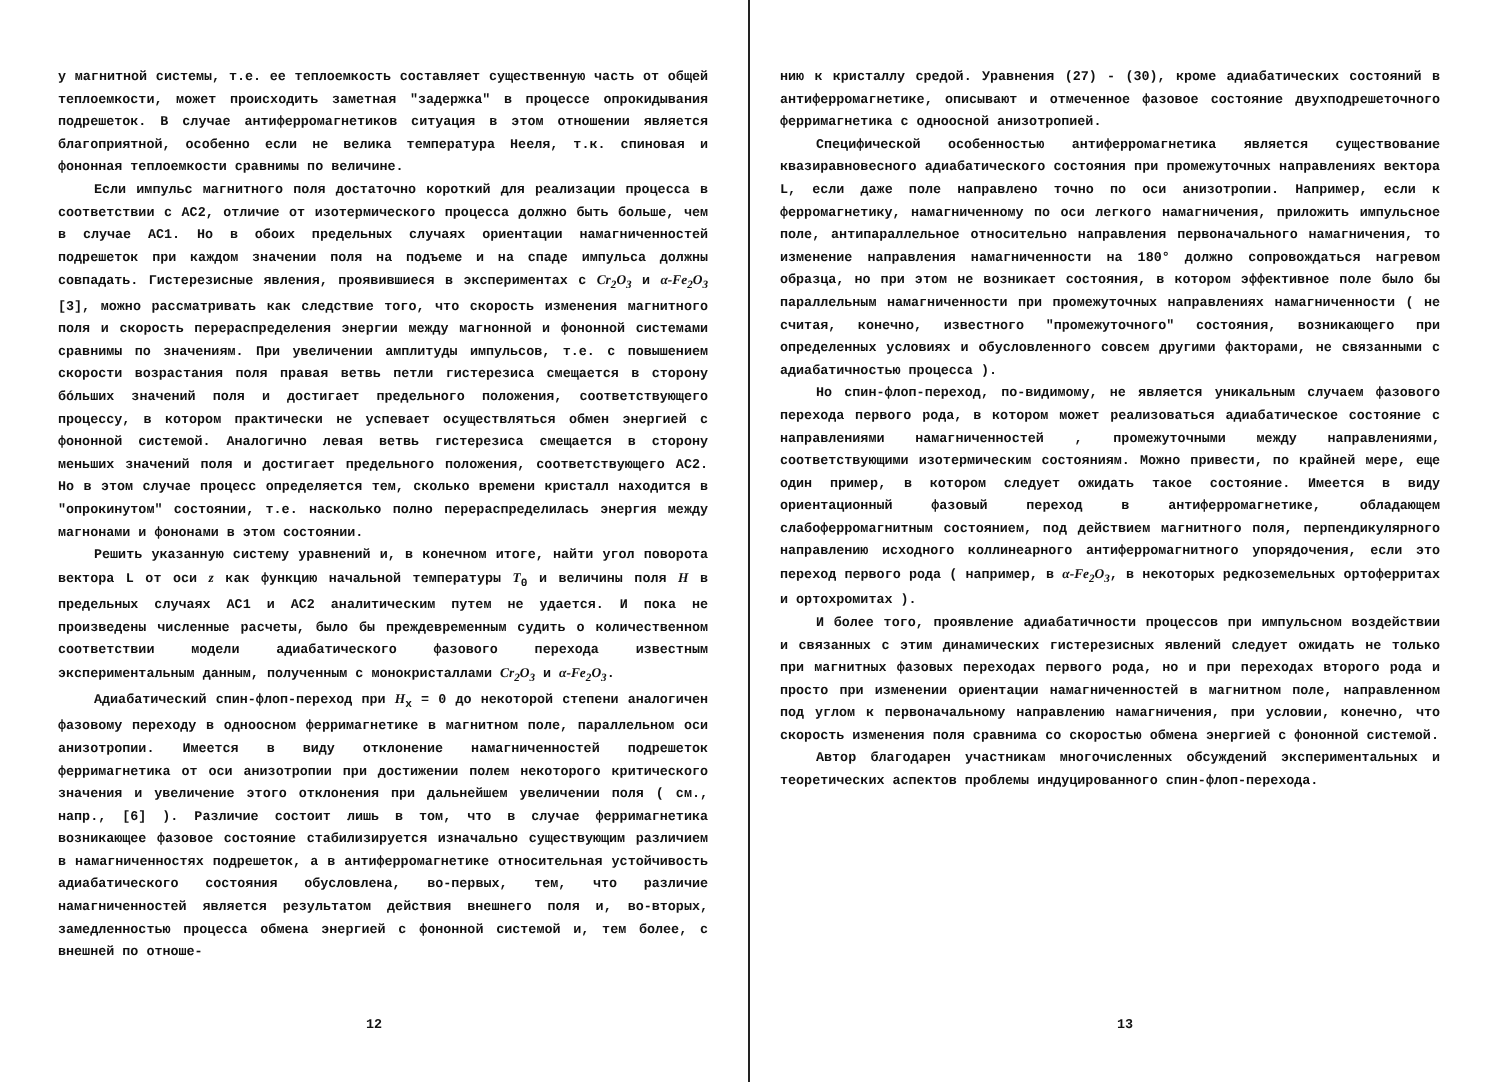у магнитной системы, т.е. ее теплоемкость составляет существенную часть от общей теплоемкости, может происходить заметная "задержка" в процессе опрокидывания подрешеток. В случае антиферромагнетиков ситуация в этом отношении является благоприятной, особенно если не велика температура Нееля, т.к. спиновая и фононная теплоемкости сравнимы по величине.
Если импульс магнитного поля достаточно короткий для реализации процесса в соответствии с АС2, отличие от изотермического процесса должно быть больше, чем в случае АС1. Но в обоих предельных случаях ориентации намагниченностей подрешеток при каждом значении поля на подъеме и на спаде импульса должны совпадать. Гистерезисные явления, проявившиеся в экспериментах с Cr<sub>2</sub>O<sub>3</sub> и α-Fe<sub>2</sub>O<sub>3</sub> [3], можно рассматривать как следствие того, что скорость изменения магнитного поля и скорость перераспределения энергии между магнонной и фононной системами сравнимы по значениям. При увеличении амплитуды импульсов, т.е. с повышением скорости возрастания поля правая ветвь петли гистерезиса смещается в сторону бóльших значений поля и достигает предельного положения, соответствующего процессу, в котором практически не успевает осуществляться обмен энергией с фононной системой. Аналогично левая ветвь гистерезиса смещается в сторону меньших значений поля и достигает предельного положения, соответствующего АС2. Но в этом случае процесс определяется тем, сколько времени кристалл находится в "опрокинутом" состоянии, т.е. насколько полно перераспределилась энергия между магнонами и фононами в этом состоянии.
Решить указанную систему уравнений и, в конечном итоге, найти угол поворота вектора L от оси z как функцию начальной температуры T<sub>0</sub> и величины поля H в предельных случаях АС1 и АС2 аналитическим путем не удается. И пока не произведены численные расчеты, было бы преждевременным судить о количественном соответствии модели адиабатического фазового перехода известным экспериментальным данным, полученным с монокристаллами Cr<sub>2</sub>O<sub>3</sub> и α-Fe<sub>2</sub>O<sub>3</sub>.
Адиабатический спин-флоп-переход при H<sub>x</sub> = 0 до некоторой степени аналогичен фазовому переходу в одноосном ферримагнетике в магнитном поле, параллельном оси анизотропии. Имеется в виду отклонение намагниченностей подрешеток ферримагнетика от оси анизотропии при достижении полем некоторого критического значения и увеличение этого отклонения при дальнейшем увеличении поля ( см., напр., [6] ). Различие состоит лишь в том, что в случае ферримагнетика возникающее фазовое состояние стабилизируется изначально существующим различием в намагниченностях подрешеток, а в антиферромагнетике относительная устойчивость адиабатического состояния обусловлена, во-первых, тем, что различие намагниченностей является результатом действия внешнего поля и, во-вторых, замедленностью процесса обмена энергией с фононной системой и, тем более, с внешней по отноше-
12
нию к кристаллу средой. Уравнения (27) - (30), кроме адиабатических состояний в антиферромагнетике, описывают и отмеченное фазовое состояние двухподрешеточного ферримагнетика с одноосной анизотропией.
Специфической особенностью антиферромагнетика является существование квазиравновесного адиабатического состояния при промежуточных направлениях вектора L, если даже поле направлено точно по оси анизотропии. Например, если к ферромагнетику, намагниченному по оси легкого намагничения, приложить импульсное поле, антипараллельное относительно направления первоначального намагничения, то изменение направления намагниченности на 180° должно сопровождаться нагревом образца, но при этом не возникает состояния, в котором эффективное поле было бы параллельным намагниченности при промежуточных направлениях намагниченности ( не считая, конечно, известного "промежуточного" состояния, возникающего при определенных условиях и обусловленного совсем другими факторами, не связанными с адиабатичностью процесса ).
Но спин-флоп-переход, по-видимому, не является уникальным случаем фазового перехода первого рода, в котором может реализоваться адиабатическое состояние с направлениями намагниченностей , промежуточными между направлениями, соответствующими изотермическим состояниям. Можно привести, по крайней мере, еще один пример, в котором следует ожидать такое состояние. Имеется в виду ориентационный фазовый переход в антиферромагнетике, обладающем слабоферромагнитным состоянием, под действием магнитного поля, перпендикулярного направлению исходного коллинеарного антиферромагнитного упорядочения, если это переход первого рода ( например, в α-Fe<sub>2</sub>O<sub>3</sub>, в некоторых редкоземельных ортоферритах и ортохромитах ).
И более того, проявление адиабатичности процессов при импульсном воздействии и связанных с этим динамических гистерезисных явлений следует ожидать не только при магнитных фазовых переходах первого рода, но и при переходах второго рода и просто при изменении ориентации намагниченностей в магнитном поле, направленном под углом к первоначальному направлению намагничения, при условии, конечно, что скорость изменения поля сравнима со скоростью обмена энергией с фононной системой.
Автор благодарен участникам многочисленных обсуждений экспериментальных и теоретических аспектов проблемы индуцированного спин-флоп-перехода.
13